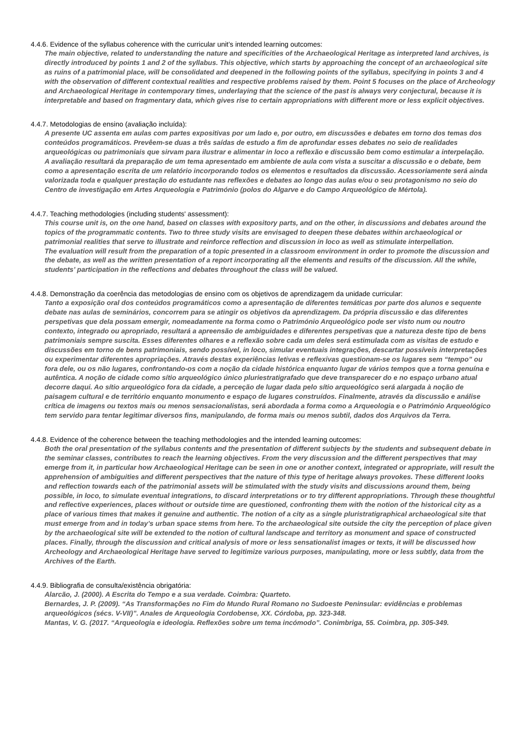4.4.6. Evidence of the syllabus coherence with the curricular unit’s intended learning outcomes:
The main objective, related to understanding the nature and specificities of the Archaeological Heritage as interpreted land archives, is directly introduced by points 1 and 2 of the syllabus. This objective, which starts by approaching the concept of an archaeological site as ruins of a patrimonial place, will be consolidated and deepened in the following points of the syllabus, specifying in points 3 and 4 with the observation of different contextual realities and respective problems raised by them. Point 5 focuses on the place of Archeology and Archaeological Heritage in contemporary times, underlaying that the science of the past is always very conjectural, because it is interpretable and based on fragmentary data, which gives rise to certain appropriations with different more or less explicit objectives.
4.4.7. Metodologias de ensino (avaliação incluída):
A presente UC assenta em aulas com partes expositivas por um lado e, por outro, em discussões e debates em torno dos temas dos conteúdos programáticos. Prevêem-se duas a três saídas de estudo a fim de aprofundar esses debates no seio de realidades arqueológicas ou patrimoniais que sirvam para ilustrar e alimentar in loco a reflexão e discussão bem como estimular a interpelação.
A avaliação resultará da preparação de um tema apresentado em ambiente de aula com vista a suscitar a discussão e o debate, bem como a apresentação escrita de um relatório incorporando todos os elementos e resultados da discussão. Acessoriamente será ainda valorizada toda e qualquer prestação do estudante nas reflexões e debates ao longo das aulas e/ou o seu protagonismo no seio do Centro de investigação em Artes Arqueologia e Património (polos do Algarve e do Campo Arqueológico de Mértola).
4.4.7. Teaching methodologies (including students' assessment):
This course unit is, on the one hand, based on classes with expository parts, and on the other, in discussions and debates around the topics of the programmatic contents. Two to three study visits are envisaged to deepen these debates within archaeological or patrimonial realities that serve to illustrate and reinforce reflection and discussion in loco as well as stimulate interpellation.
The evaluation will result from the preparation of a topic presented in a classroom environment in order to promote the discussion and the debate, as well as the written presentation of a report incorporating all the elements and results of the discussion. All the while, students’ participation in the reflections and debates throughout the class will be valued.
4.4.8. Demonstração da coerência das metodologias de ensino com os objetivos de aprendizagem da unidade curricular:
Tanto a exposição oral dos conteúdos programáticos como a apresentação de diferentes temáticas por parte dos alunos e sequente debate nas aulas de seminários, concorrem para se atingir os objetivos da aprendizagem. Da própria discussão e das diferentes perspetivas que dela possam emergir, nomeadamente na forma como o Património Arqueológico pode ser visto num ou noutro contexto, integrado ou apropriado, resultará a apreensão de ambiguidades e diferentes perspetivas que a natureza deste tipo de bens patrimoniais sempre suscita. Esses diferentes olhares e a reflexão sobre cada um deles será estimulada com as visitas de estudo e discussões em torno de bens patrimoniais, sendo possível, in loco, simular eventuais integrações, descartar possíveis interpretações ou experimentar diferentes apropriações. Através destas experiências letivas e reflexivas questionam-se os lugares sem “tempo” ou fora dele, ou os não lugares, confrontando-os com a noção da cidade histórica enquanto lugar de vários tempos que a torna genuína e autêntica. A noção de cidade como sítio arqueológico único pluriestratigrafado que deve transparecer do e no espaço urbano atual decorre daqui. Ao sítio arqueológico fora da cidade, a perceção de lugar dada pelo sítio arqueológico será alargada à noção de paisagem cultural e de território enquanto monumento e espaço de lugares construídos. Finalmente, através da discussão e análise crítica de imagens ou textos mais ou menos sensacionalistas, será abordada a forma como a Arqueologia e o Património Arqueológico tem servido para tentar legitimar diversos fins, manipulando, de forma mais ou menos subtil, dados dos Arquivos da Terra.
4.4.8. Evidence of the coherence between the teaching methodologies and the intended learning outcomes:
Both the oral presentation of the syllabus contents and the presentation of different subjects by the students and subsequent debate in the seminar classes, contributes to reach the learning objectives. From the very discussion and the different perspectives that may emerge from it, in particular how Archaeological Heritage can be seen in one or another context, integrated or appropriate, will result the apprehension of ambiguities and different perspectives that the nature of this type of heritage always provokes. These different looks and reflection towards each of the patrimonial assets will be stimulated with the study visits and discussions around them, being possible, in loco, to simulate eventual integrations, to discard interpretations or to try different appropriations. Through these thoughtful and reflective experiences, places without or outside time are questioned, confronting them with the notion of the historical city as a place of various times that makes it genuine and authentic. The notion of a city as a single pluristratigraphical archaeological site that must emerge from and in today’s urban space stems from here. To the archaeological site outside the city the perception of place given by the archaeological site will be extended to the notion of cultural landscape and territory as monument and space of constructed places. Finally, through the discussion and critical analysis of more or less sensationalist images or texts, it will be discussed how Archeology and Archaeological Heritage have served to legitimize various purposes, manipulating, more or less subtly, data from the Archives of the Earth.
4.4.9. Bibliografia de consulta/existência obrigatória:
Alarcão, J. (2000). A Escrita do Tempo e a sua verdade. Coimbra: Quarteto.
Bernardes, J. P. (2009). “As Transformações no Fim do Mundo Rural Romano no Sudoeste Peninsular: evidências e problemas arqueológicos (sécs. V-VII)”. Anales de Arqueologia Cordobense, XX. Córdoba, pp. 323-348.
Mantas, V. G. (2017. “Arqueologia e ideologia. Reflexões sobre um tema incómodo”. Conimbriga, 55. Coimbra, pp. 305-349.